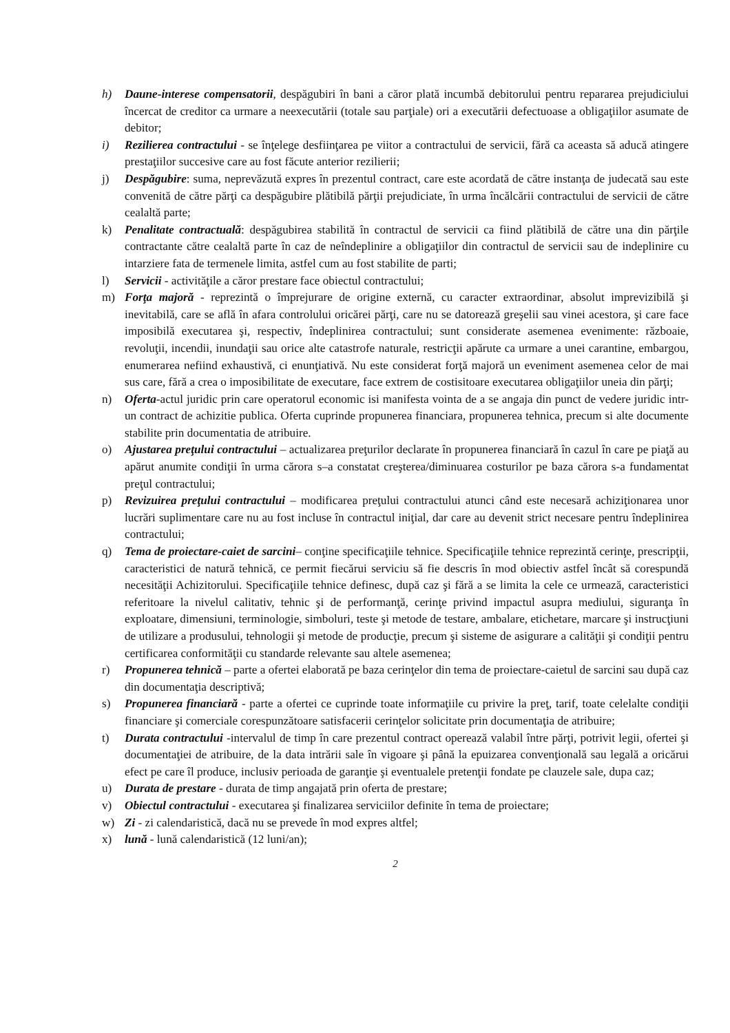h) Daune-interese compensatorii, despăgubiri în bani a căror plată incumbă debitorului pentru repararea prejudiciului încercat de creditor ca urmare a neexecutării (totale sau parţiale) ori a executării defectuoase a obligaţiilor asumate de debitor;
i) Rezilierea contractului - se înţelege desfiinţarea pe viitor a contractului de servicii, fără ca aceasta să aducă atingere prestaţiilor succesive care au fost făcute anterior rezilierii;
j) Despăgubire: suma, neprevăzută expres în prezentul contract, care este acordată de către instanţa de judecată sau este convenită de către părţi ca despăgubire plătibilă părţii prejudiciate, în urma încălcării contractului de servicii de către cealaltă parte;
k) Penalitate contractuală: despăgubirea stabilită în contractul de servicii ca fiind plătibilă de către una din părţile contractante către cealaltă parte în caz de neîndeplinire a obligaţiilor din contractul de servicii sau de indeplinire cu intarziere fata de termenele limita, astfel cum au fost stabilite de parti;
l) Servicii - activităţile a căror prestare face obiectul contractului;
m) Forţa majoră - reprezintă o împrejurare de origine externă, cu caracter extraordinar, absolut imprevizibilă şi inevitabilă, care se află în afara controlului oricărei părţi, care nu se datorează greşelii sau vinei acestora, şi care face imposibilă executarea şi, respectiv, îndeplinirea contractului; sunt considerate asemenea evenimente: războaie, revoluţii, incendii, inundaţii sau orice alte catastrofe naturale, restricţii apărute ca urmare a unei carantine, embargou, enumerarea nefiind exhaustivă, ci enunţiativă. Nu este considerat forţă majoră un eveniment asemenea celor de mai sus care, fără a crea o imposibilitate de executare, face extrem de costisitoare executarea obligaţiilor uneia din părţi;
n) Oferta-actul juridic prin care operatorul economic isi manifesta vointa de a se angaja din punct de vedere juridic intr-un contract de achizitie publica. Oferta cuprinde propunerea financiara, propunerea tehnica, precum si alte documente stabilite prin documentatia de atribuire.
o) Ajustarea preţului contractului – actualizarea preţurilor declarate în propunerea financiară în cazul în care pe piaţă au apărut anumite condiţii în urma cărora s–a constatat creşterea/diminuarea costurilor pe baza cărora s-a fundamentat preţul contractului;
p) Revizuirea preţului contractului – modificarea preţului contractului atunci când este necesară achiziţionarea unor lucrări suplimentare care nu au fost incluse în contractul iniţial, dar care au devenit strict necesare pentru îndeplinirea contractului;
q) Tema de proiectare-caiet de sarcini– conţine specificaţiile tehnice. Specificaţiile tehnice reprezintă cerinţe, prescripţii, caracteristici de natură tehnică, ce permit fiecărui serviciu să fie descris în mod obiectiv astfel încât să corespundă necesităţii Achizitorului. Specificaţiile tehnice definesc, după caz şi fără a se limita la cele ce urmează, caracteristici referitoare la nivelul calitativ, tehnic şi de performanţă, cerinţe privind impactul asupra mediului, siguranţa în exploatare, dimensiuni, terminologie, simboluri, teste şi metode de testare, ambalare, etichetare, marcare şi instrucţiuni de utilizare a produsului, tehnologii şi metode de producţie, precum şi sisteme de asigurare a calităţii şi condiţii pentru certificarea conformităţii cu standarde relevante sau altele asemenea;
r) Propunerea tehnică – parte a ofertei elaborată pe baza cerinţelor din tema de proiectare-caietul de sarcini sau după caz din documentaţia descriptivă;
s) Propunerea financiară - parte a ofertei ce cuprinde toate informaţiile cu privire la preţ, tarif, toate celelalte condiţii financiare şi comerciale corespunzătoare satisfacerii cerinţelor solicitate prin documentaţia de atribuire;
t) Durata contractului -intervalul de timp în care prezentul contract operează valabil între părţi, potrivit legii, ofertei şi documentaţiei de atribuire, de la data intrării sale în vigoare şi până la epuizarea convenţională sau legală a oricărui efect pe care îl produce, inclusiv perioada de garanţie şi eventualele pretenţii fondate pe clauzele sale, dupa caz;
u) Durata de prestare - durata de timp angajată prin oferta de prestare;
v) Obiectul contractului - executarea şi finalizarea serviciilor definite în tema de proiectare;
w) Zi - zi calendaristică, dacă nu se prevede în mod expres altfel;
x) lună - lună calendaristică (12 luni/an);
2